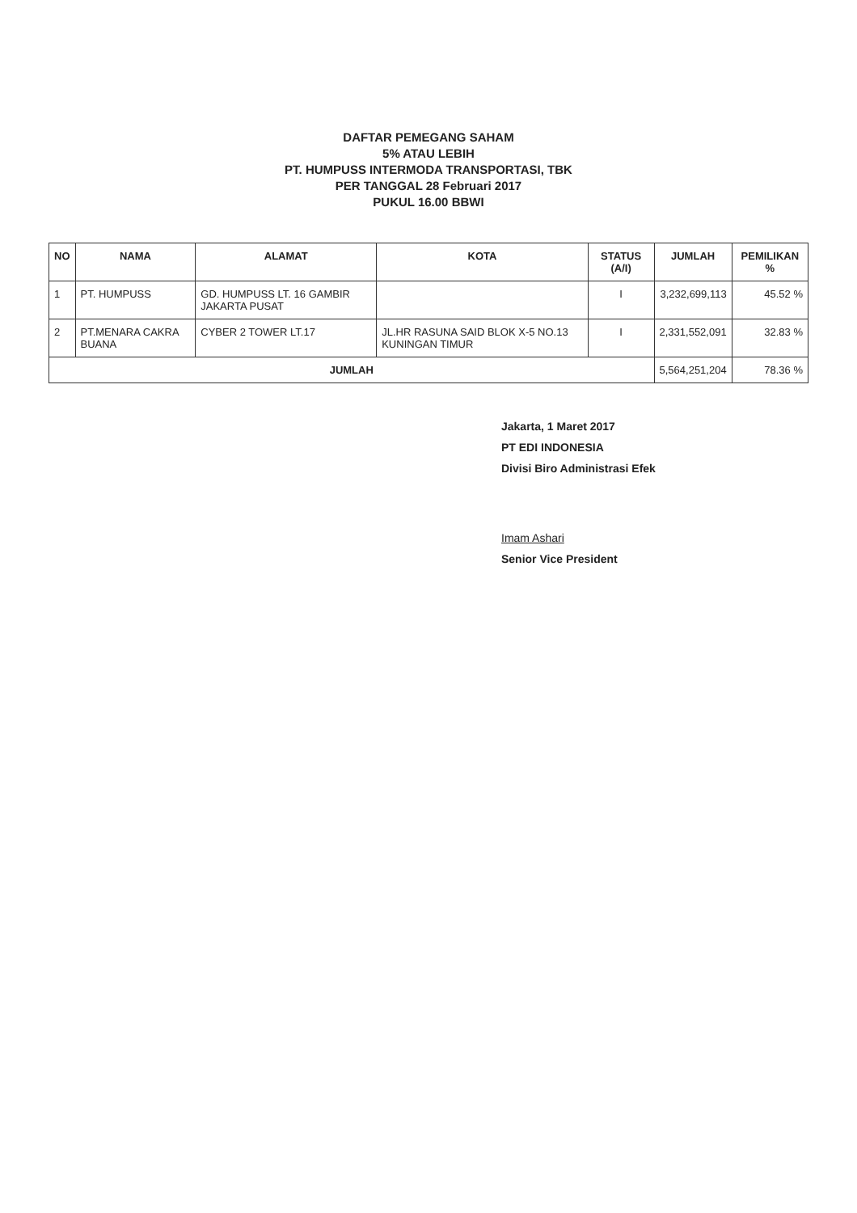DAFTAR PEMEGANG SAHAM
5% ATAU LEBIH
PT. HUMPUSS INTERMODA TRANSPORTASI, TBK
PER TANGGAL 28 Februari 2017
PUKUL 16.00 BBWI
| NO | NAMA | ALAMAT | KOTA | STATUS (A/I) | JUMLAH | PEMILIKAN % |
| --- | --- | --- | --- | --- | --- | --- |
| 1 | PT. HUMPUSS | GD. HUMPUSS LT. 16 GAMBIR JAKARTA PUSAT | | I | 3,232,699,113 | 45.52 % |
| 2 | PT.MENARA CAKRA BUANA | CYBER 2 TOWER LT.17 | JL.HR RASUNA SAID BLOK X-5 NO.13 KUNINGAN TIMUR | I | 2,331,552,091 | 32.83 % |
| JUMLAH | | | | | 5,564,251,204 | 78.36 % |
Jakarta, 1 Maret 2017
PT EDI INDONESIA
Divisi Biro Administrasi Efek
Imam Ashari
Senior Vice President